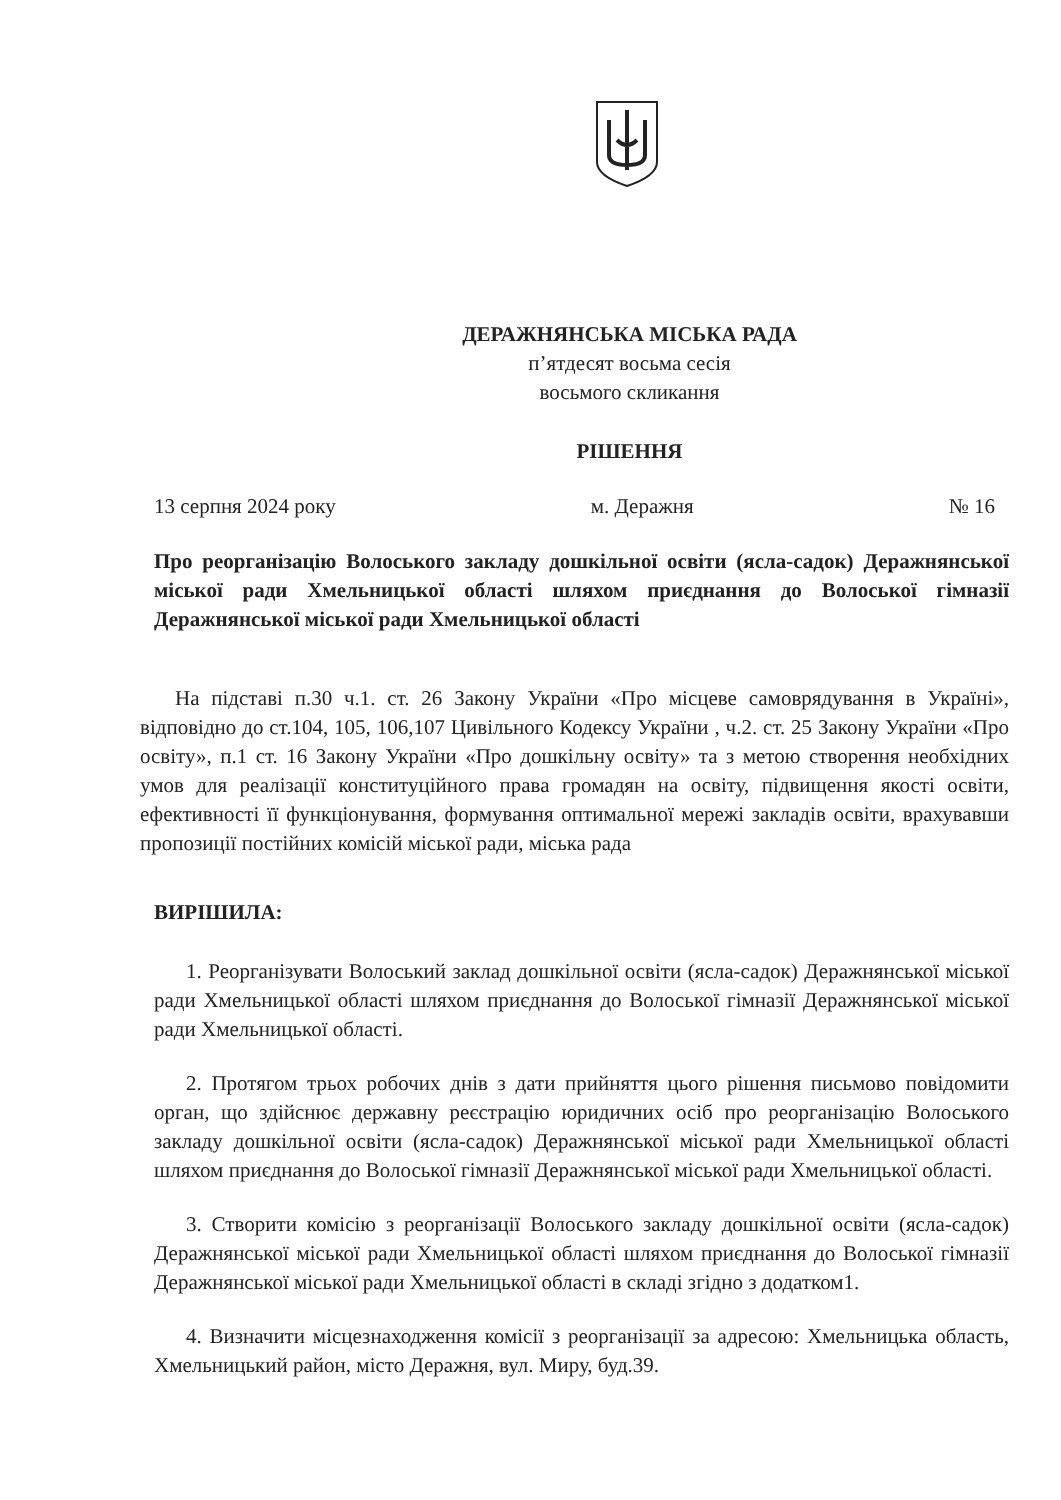ДЕРАЖНЯНСЬКА МІСЬКА РАДА
п’ятдесят восьма сесія
восьмого скликання
РІШЕННЯ
13 серпня 2024 року м. Деражня № 16
Про реорганізацію Волоського закладу дошкільної освіти (ясла-садок) Деражнянської міської ради Хмельницької області шляхом приєднання до Волоської гімназії Деражнянської міської ради Хмельницької області
На підставі п.30 ч.1. ст. 26 Закону України «Про місцеве самоврядування в Україні», відповідно до ст.104, 105, 106,107 Цивільного Кодексу України , ч.2. ст. 25 Закону України «Про освіту», п.1 ст. 16 Закону України «Про дошкільну освіту» та з метою створення необхідних умов для реалізації конституційного права громадян на освіту, підвищення якості освіти, ефективності її функціонування, формування оптимальної мережі закладів освіти, врахувавши пропозиції постійних комісій міської ради, міська рада
ВИРІШИЛА:
1. Реорганізувати Волоський заклад дошкільної освіти (ясла-садок) Деражнянської міської ради Хмельницької області шляхом приєднання до Волоської гімназії Деражнянської міської ради Хмельницької області.
2. Протягом трьох робочих днів з дати прийняття цього рішення письмово повідомити орган, що здійснює державну реєстрацію юридичних осіб про реорганізацію Волоського закладу дошкільної освіти (ясла-садок) Деражнянської міської ради Хмельницької області шляхом приєднання до Волоської гімназії Деражнянської міської ради Хмельницької області.
3. Створити комісію з реорганізації Волоського закладу дошкільної освіти (ясла-садок) Деражнянської міської ради Хмельницької області шляхом приєднання до Волоської гімназії Деражнянської міської ради Хмельницької області в складі згідно з додатком1.
4. Визначити місцезнаходження комісії з реорганізації за адресою: Хмельницька область, Хмельницький район, місто Деражня, вул. Миру, буд.39.